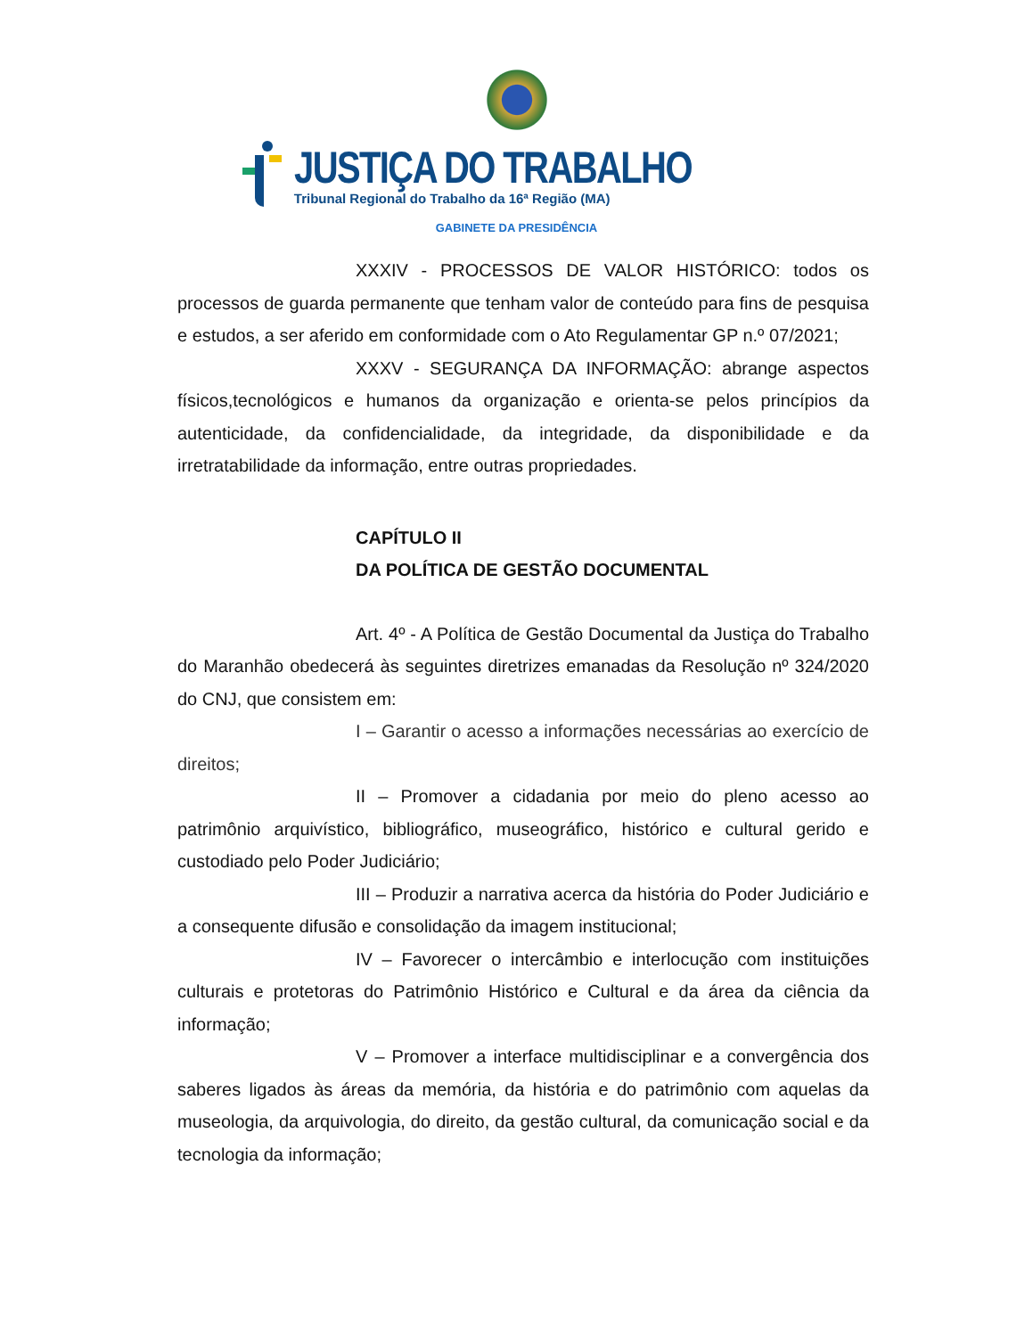JUSTIÇA DO TRABALHO
Tribunal Regional do Trabalho da 16ª Região (MA)
GABINETE DA PRESIDÊNCIA
XXXIV - PROCESSOS DE VALOR HISTÓRICO: todos os processos de guarda permanente que tenham valor de conteúdo para fins de pesquisa e estudos, a ser aferido em conformidade com o Ato Regulamentar GP n.º 07/2021;
XXXV - SEGURANÇA DA INFORMAÇÃO: abrange aspectos físicos,tecnológicos e humanos da organização e orienta-se pelos princípios da autenticidade, da confidencialidade, da integridade, da disponibilidade e da irretratabilidade da informação, entre outras propriedades.
CAPÍTULO II
DA POLÍTICA DE GESTÃO DOCUMENTAL
Art. 4º - A Política de Gestão Documental da Justiça do Trabalho do Maranhão obedecerá às seguintes diretrizes emanadas da Resolução nº 324/2020 do CNJ, que consistem em:
I – Garantir o acesso a informações necessárias ao exercício de direitos;
II – Promover a cidadania por meio do pleno acesso ao patrimônio arquivístico, bibliográfico, museográfico, histórico e cultural gerido e custodiado pelo Poder Judiciário;
III – Produzir a narrativa acerca da história do Poder Judiciário e a consequente difusão e consolidação da imagem institucional;
IV – Favorecer o intercâmbio e interlocução com instituições culturais e protetoras do Patrimônio Histórico e Cultural e da área da ciência da informação;
V – Promover a interface multidisciplinar e a convergência dos saberes ligados às áreas da memória, da história e do patrimônio com aquelas da museologia, da arquivologia, do direito, da gestão cultural, da comunicação social e da tecnologia da informação;